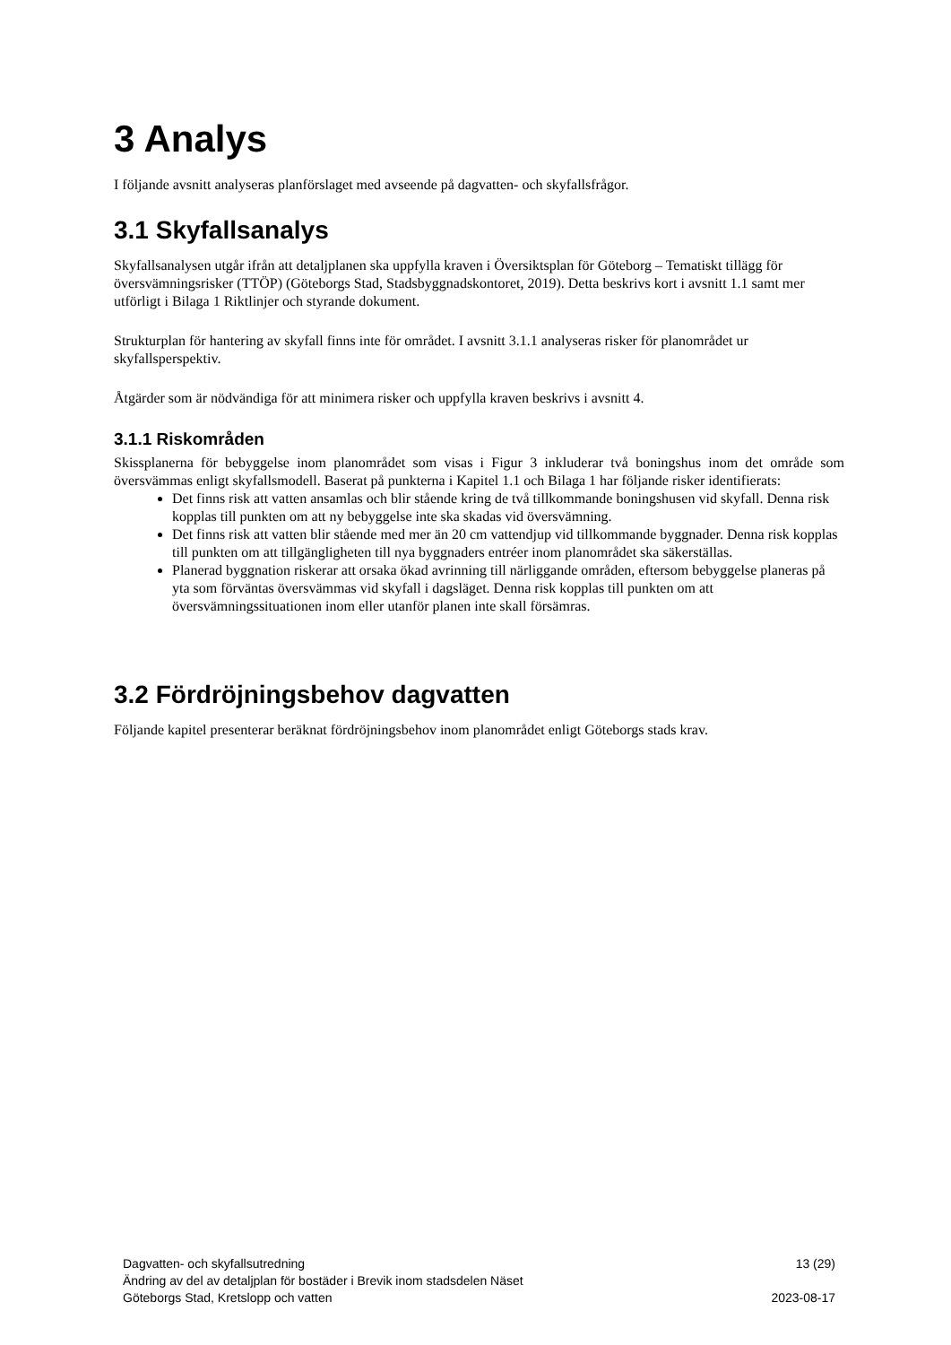3 Analys
I följande avsnitt analyseras planförslaget med avseende på dagvatten- och skyfallsfrågor.
3.1 Skyfallsanalys
Skyfallsanalysen utgår ifrån att detaljplanen ska uppfylla kraven i Översiktsplan för Göteborg – Tematiskt tillägg för översvämningsrisker (TTÖP) (Göteborgs Stad, Stadsbyggnadskontoret, 2019). Detta beskrivs kort i avsnitt 1.1 samt mer utförligt i Bilaga 1 Riktlinjer och styrande dokument.
Strukturplan för hantering av skyfall finns inte för området. I avsnitt 3.1.1 analyseras risker för planområdet ur skyfallsperspektiv.
Åtgärder som är nödvändiga för att minimera risker och uppfylla kraven beskrivs i avsnitt 4.
3.1.1 Riskområden
Skissplanerna för bebyggelse inom planområdet som visas i Figur 3 inkluderar två boningshus inom det område som översvämmas enligt skyfallsmodell. Baserat på punkterna i Kapitel 1.1 och Bilaga 1 har följande risker identifierats:
Det finns risk att vatten ansamlas och blir stående kring de två tillkommande boningshusen vid skyfall. Denna risk kopplas till punkten om att ny bebyggelse inte ska skadas vid översvämning.
Det finns risk att vatten blir stående med mer än 20 cm vattendjup vid tillkommande byggnader. Denna risk kopplas till punkten om att tillgängligheten till nya byggnaders entréer inom planområdet ska säkerställas.
Planerad byggnation riskerar att orsaka ökad avrinning till närliggande områden, eftersom bebyggelse planeras på yta som förväntas översvämmas vid skyfall i dagsläget. Denna risk kopplas till punkten om att översvämningssituationen inom eller utanför planen inte skall försämras.
3.2 Fördröjningsbehov dagvatten
Följande kapitel presenterar beräknat fördröjningsbehov inom planområdet enligt Göteborgs stads krav.
Dagvatten- och skyfallsutredning 13 (29)
Ändring av del av detaljplan för bostäder i Brevik inom stadsdelen Näset
Göteborgs Stad, Kretslopp och vatten 2023-08-17